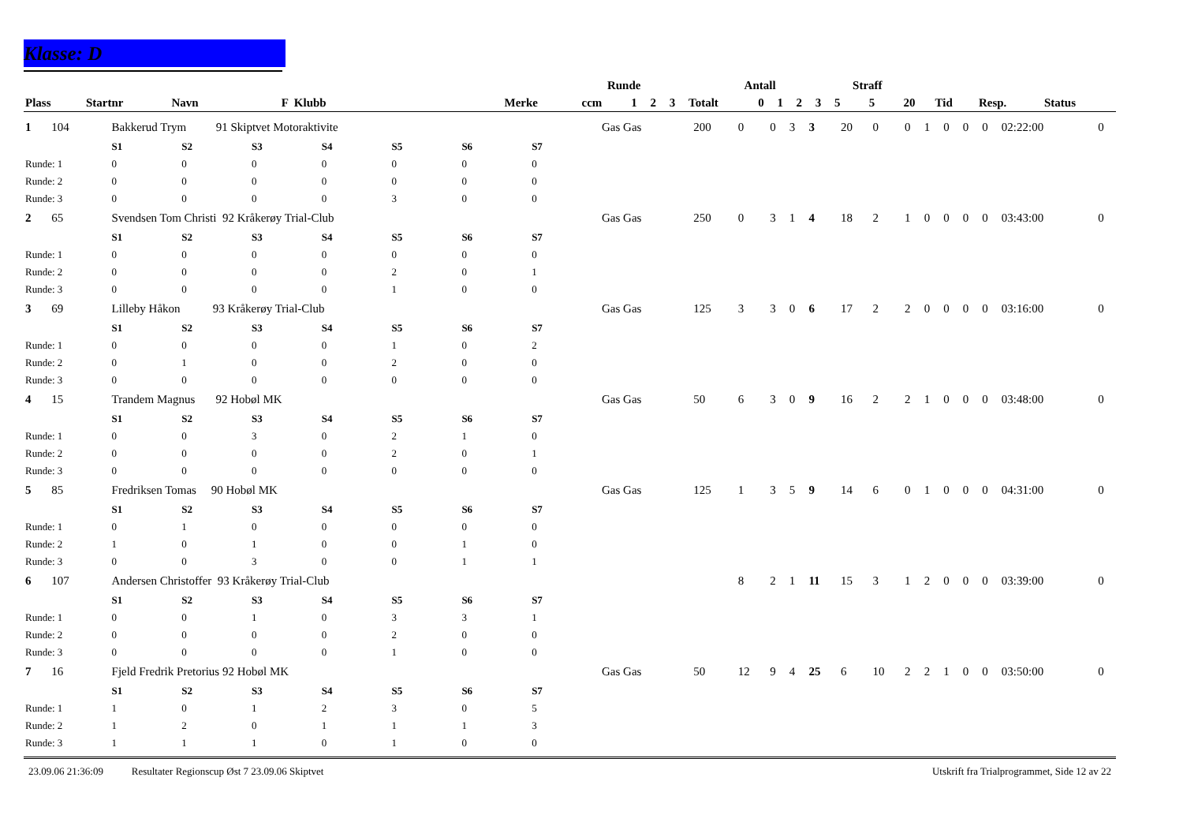Klasse: D
| | | | | Runde | | | | Antall | | | | | Straff | | | | | |
| --- | --- | --- | --- | --- | --- | --- | --- | --- | --- | --- | --- | --- | --- | --- | --- | --- | --- | --- |
| Plass | Startnr | Navn F Klubb | Merke | ccm | 1 | 2 | 3 | Totalt | 0 | 1 | 2 | 3 | 5 | 5 | 20 | Tid | Resp. | Status |
| 1 | 104 | Bakkerud Trym 91 Skiptvet Motoraktivite | | | | | | | Gas Gas | 200 | 0 | 0 | 3 | 3 | 20 | 0 | 0 | 1 | 0 | 0 | 0 | 02:22:00 | 0 |
| | | S1 | S2 | S3 | S4 | S5 | S6 | S7 | | | | | | | | | | | | | | | |
| Runde: 1 | | 0 | 0 | 0 | 0 | 0 | 0 | 0 | | | | | | | | | | | | | | | |
| Runde: 2 | | 0 | 0 | 0 | 0 | 0 | 0 | 0 | | | | | | | | | | | | | | | |
| Runde: 3 | | 0 | 0 | 0 | 0 | 3 | 0 | 0 | | | | | | | | | | | | | | | |
| 2 | 65 | Svendsen Tom Christi 92 Kråkerøy Trial-Club | | | | | | | Gas Gas | 250 | 0 | 3 | 1 | 4 | 18 | 2 | 1 | 0 | 0 | 0 | 0 | 03:43:00 | 0 |
| | | S1 | S2 | S3 | S4 | S5 | S6 | S7 | | | | | | | | | | | | | | | |
| Runde: 1 | | 0 | 0 | 0 | 0 | 0 | 0 | 0 | | | | | | | | | | | | | | | |
| Runde: 2 | | 0 | 0 | 0 | 0 | 2 | 0 | 1 | | | | | | | | | | | | | | | |
| Runde: 3 | | 0 | 0 | 0 | 0 | 1 | 0 | 0 | | | | | | | | | | | | | | | |
| 3 | 69 | Lilleby Håkon 93 Kråkerøy Trial-Club | | | | | | | Gas Gas | 125 | 3 | 3 | 0 | 6 | 17 | 2 | 2 | 0 | 0 | 0 | 0 | 03:16:00 | 0 |
| | | S1 | S2 | S3 | S4 | S5 | S6 | S7 | | | | | | | | | | | | | | | |
| Runde: 1 | | 0 | 0 | 0 | 0 | 1 | 0 | 2 | | | | | | | | | | | | | | | |
| Runde: 2 | | 0 | 1 | 0 | 0 | 2 | 0 | 0 | | | | | | | | | | | | | | | |
| Runde: 3 | | 0 | 0 | 0 | 0 | 0 | 0 | 0 | | | | | | | | | | | | | | | |
| 4 | 15 | Trandem Magnus 92 Hobøl MK | | | | | | | Gas Gas | 50 | 6 | 3 | 0 | 9 | 16 | 2 | 2 | 1 | 0 | 0 | 0 | 03:48:00 | 0 |
| | | S1 | S2 | S3 | S4 | S5 | S6 | S7 | | | | | | | | | | | | | | | |
| Runde: 1 | | 0 | 0 | 3 | 0 | 2 | 1 | 0 | | | | | | | | | | | | | | | |
| Runde: 2 | | 0 | 0 | 0 | 0 | 2 | 0 | 1 | | | | | | | | | | | | | | | |
| Runde: 3 | | 0 | 0 | 0 | 0 | 0 | 0 | 0 | | | | | | | | | | | | | | | |
| 5 | 85 | Fredriksen Tomas 90 Hobøl MK | | | | | | | Gas Gas | 125 | 1 | 3 | 5 | 9 | 14 | 6 | 0 | 1 | 0 | 0 | 0 | 04:31:00 | 0 |
| | | S1 | S2 | S3 | S4 | S5 | S6 | S7 | | | | | | | | | | | | | | | |
| Runde: 1 | | 0 | 1 | 0 | 0 | 0 | 0 | 0 | | | | | | | | | | | | | | | |
| Runde: 2 | | 1 | 0 | 1 | 0 | 0 | 1 | 0 | | | | | | | | | | | | | | | |
| Runde: 3 | | 0 | 0 | 3 | 0 | 0 | 1 | 1 | | | | | | | | | | | | | | | |
| 6 | 107 | Andersen Christoffer 93 Kråkerøy Trial-Club | | | | | | | | | 8 | 2 | 1 | 11 | 15 | 3 | 1 | 2 | 0 | 0 | 0 | 03:39:00 | 0 |
| | | S1 | S2 | S3 | S4 | S5 | S6 | S7 | | | | | | | | | | | | | | | |
| Runde: 1 | | 0 | 0 | 1 | 0 | 3 | 3 | 1 | | | | | | | | | | | | | | | |
| Runde: 2 | | 0 | 0 | 0 | 0 | 2 | 0 | 0 | | | | | | | | | | | | | | | |
| Runde: 3 | | 0 | 0 | 0 | 0 | 1 | 0 | 0 | | | | | | | | | | | | | | | |
| 7 | 16 | Fjeld Fredrik Pretorius 92 Hobøl MK | | | | | | | Gas Gas | 50 | 12 | 9 | 4 | 25 | 6 | 10 | 2 | 2 | 1 | 0 | 0 | 03:50:00 | 0 |
| | | S1 | S2 | S3 | S4 | S5 | S6 | S7 | | | | | | | | | | | | | | | |
| Runde: 1 | | 1 | 0 | 1 | 2 | 3 | 0 | 5 | | | | | | | | | | | | | | | |
| Runde: 2 | | 1 | 2 | 0 | 1 | 1 | 1 | 3 | | | | | | | | | | | | | | | |
| Runde: 3 | | 1 | 1 | 1 | 0 | 1 | 0 | 0 | | | | | | | | | | | | | | | |
23.09.06 21:36:09 Resultater Regionscup Øst 7 23.09.06 Skiptvet Utskrift fra Trialprogrammet, Side 12 av 22